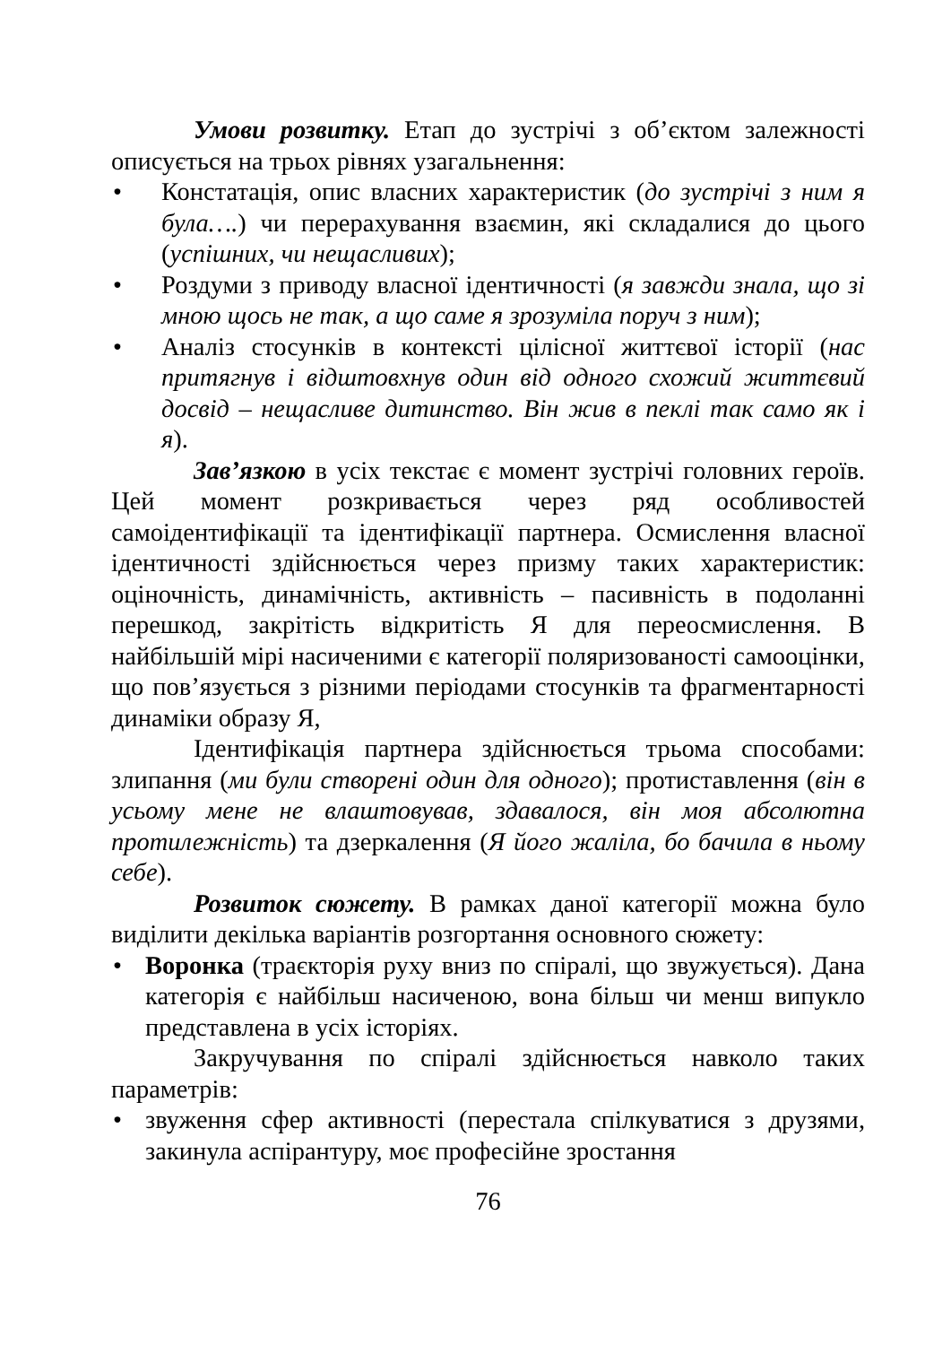Умови розвитку. Етап до зустрічі з об’єктом залежності описується на трьох рівнях узагальнення:
Констатація, опис власних характеристик (до зустрічі з ним я була….) чи перерахування взаємин, які складалися до цього (успішних, чи нещасливих);
Роздуми з приводу власної ідентичності (я завжди знала, що зі мною щось не так, а що саме я зрозуміла поруч з ним);
Аналіз стосунків в контексті цілісної життєвої історії (нас притягнув і відштовхнув один від одного схожий життєвий досвід – нещасливе дитинство. Він жив в пеклі так само як і я).
Зав’язкою в усіх текстає є момент зустрічі головних героїв. Цей момент розкривається через ряд особливостей самоідентифікації та ідентифікації партнера. Осмислення власної ідентичності здійснюється через призму таких характеристик: оціночність, динамічність, активність – пасивність в подоланні перешкод, закрітість відкритість Я для переосмислення. В найбільшій мірі насиченими є категорії поляризованості самооцінки, що пов’язується з різними періодами стосунків та фрагментарності динаміки образу Я,
Ідентифікація партнера здійснюється трьома способами: злипання (ми були створені один для одного); протиставлення (він в усьому мене не влаштовував, здавалося, він моя абсолютна протилежність) та дзеркалення (Я його жаліла, бо бачила в ньому себе).
Розвиток сюжету. В рамках даної категорії можна було виділити декілька варіантів розгортання основного сюжету:
Воронка (траєкторія руху вниз по спіралі, що звужується). Дана категорія є найбільш насиченою, вона більш чи менш випукло представлена в усіх історіях.
Закручування по спіралі здійснюється навколо таких параметрів:
звуження сфер активності (перестала спілкуватися з друзями, закинула аспірантуру, моє професійне зростання
76